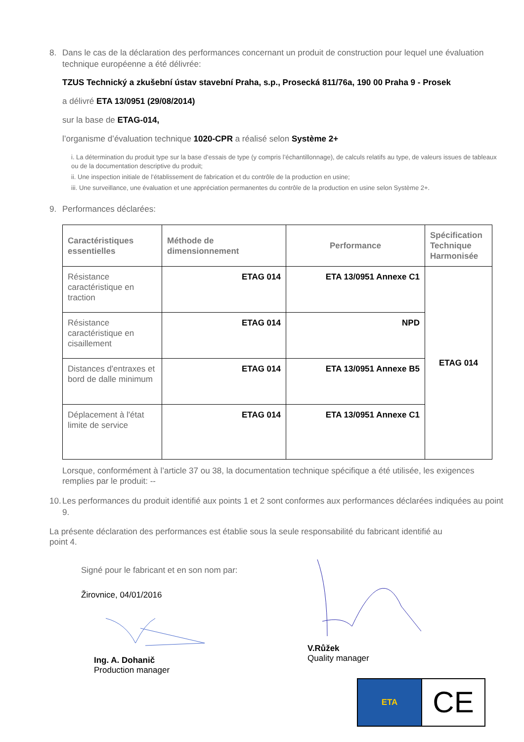8. Dans le cas de la déclaration des performances concernant un produit de construction pour lequel une évaluation technique européenne a été délivrée:
TZUS Technický a zkušební ústav stavební Praha, s.p., Prosecká 811/76a, 190 00 Praha 9 - Prosek
a délivré ETA 13/0951 (29/08/2014)
sur la base de ETAG-014,
l’organisme d’évaluation technique 1020-CPR a réalisé selon Système 2+
i. La détermination du produit type sur la base d’essais de type (y compris l’échantillonnage), de calculs relatifs au type, de valeurs issues de tableaux ou de la documentation descriptive du produit;
ii. Une inspection initiale de l’établissement de fabrication et du contrôle de la production en usine;
iii. Une surveillance, une évaluation et une appréciation permanentes du contrôle de la production en usine selon Système 2+.
9. Performances déclarées:
| Caractéristiques essentielles | Méthode de dimensionnement | Performance | Spécification Technique Harmonisée |
| --- | --- | --- | --- |
| Résistance caractéristique en traction | ETAG 014 | ETA 13/0951 Annexe C1 | ETAG 014 |
| Résistance caractéristique en cisaillement | ETAG 014 | NPD | |
| Distances d'entraxes et bord de dalle minimum | ETAG 014 | ETA 13/0951 Annexe B5 | |
| Déplacement à l'état limite de service | ETAG 014 | ETA 13/0951 Annexe C1 | |
Lorsque, conformément à l’article 37 ou 38, la documentation technique spécifique a été utilisée, les exigences remplies par le produit: --
10. Les performances du produit identifié aux points 1 et 2 sont conformes aux performances déclarées indiquées au point 9.
La présente déclaration des performances est établie sous la seule responsabilité du fabricant identifié au point 4.
Signé pour le fabricant et en son nom par:
Žirovnice, 04/01/2016
Ing. A. Dohanič
Production manager
V.Růžek
Quality manager
ETA
CE